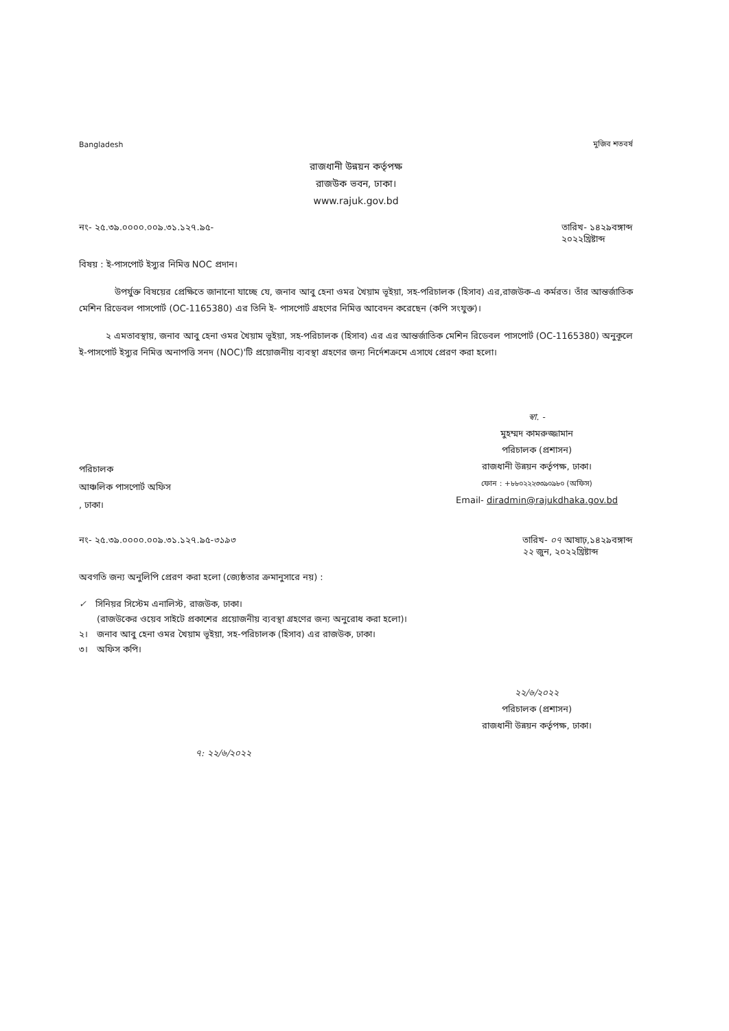Bangladesh মুজিব শতবর্ষ
রাজধানী উন্নয়ন কর্তৃপক্ষ
রাজউক ভবন, ঢাকা।
www.rajuk.gov.bd
নং- ২৫.৩৯.০০০০.০০৯.৩১.১২৭.৯৫- তারিখ- ১৪২৯বঙ্গাব্দ
২০২২খ্রিষ্টাব্দ
বিষয় : ই-পাসপোর্ট ইস্যুর নিমিত্ত NOC প্রদান।
    উপর্যুক্ত বিষয়ের প্রেক্ষিতে জানানো যাচ্ছে যে, জনাব আবু হেনা ওমর খৈয়াম ভূইয়া, সহ-পরিচালক (হিসাব) এর,রাজউক-এ কর্মরত। তাঁর আন্তর্জাতিক মেশিন রিডেবল পাসপোর্ট (OC-1165380) এর তিনি ই- পাসপোর্ট গ্রহণের নিমিত্ত আবেদন করেছেন (কপি সংযুক্ত)।
   ২ এমতাবস্থায়, জনাব আবু হেনা ওমর খৈয়াম ভূইয়া, সহ-পরিচালক (হিসাব) এর এর আন্তর্জাতিক মেশিন রিডেবল পাসপোর্ট (OC-1165380) অনুকূলে ই-পাসপোর্ট ইস্যুর নিমিত্ত অনাপত্তি সনদ (NOC)'টি প্রয়োজনীয় ব্যবস্থা গ্রহণের জন্য নির্দেশক্রমে এসাথে প্রেরণ করা হলো।
স্বা. -
মুহম্মদ কামরুজ্জামান
পরিচালক (প্রশাসন)
রাজধানী উন্নয়ন কর্তৃপক্ষ, ঢাকা।
ফোন : +৮৮০২২২৩৩৯০৯৮০ (অফিস)
Email- diradmin@rajukdhaka.gov.bd
পরিচালক
আঞ্চলিক পাসপোর্ট অফিস
, ঢাকা।
নং- ২৫.৩৯.০০০০.০০৯.৩১.১২৭.৯৫-৩১৯৩ তারিখ- ০৭ আষাঢ়,১৪২৯বঙ্গাব্দ
২২ জুন, ২০২২খ্রিষ্টাব্দ
অবগতি জন্য অনুলিপি প্রেরণ করা হলো (জ্যেষ্ঠতার ক্রমানুসারে নয়) :
✓ সিনিয়র সিস্টেম এনালিস্ট, রাজউক, ঢাকা।
  (রাজউকের ওয়েব সাইটে প্রকাশের প্রয়োজনীয় ব্যবস্থা গ্রহণের জন্য অনুরোধ করা হলো)।
২। জনাব আবু হেনা ওমর খৈয়াম ভূইয়া, সহ-পরিচালক (হিসাব) এর রাজউক, ঢাকা।
৩। অফিস কপি।
২২/৬/২০২২
পরিচালক (প্রশাসন)
রাজধানী উন্নয়ন কর্তৃপক্ষ, ঢাকা।
৭: ২২/৬/২০২২